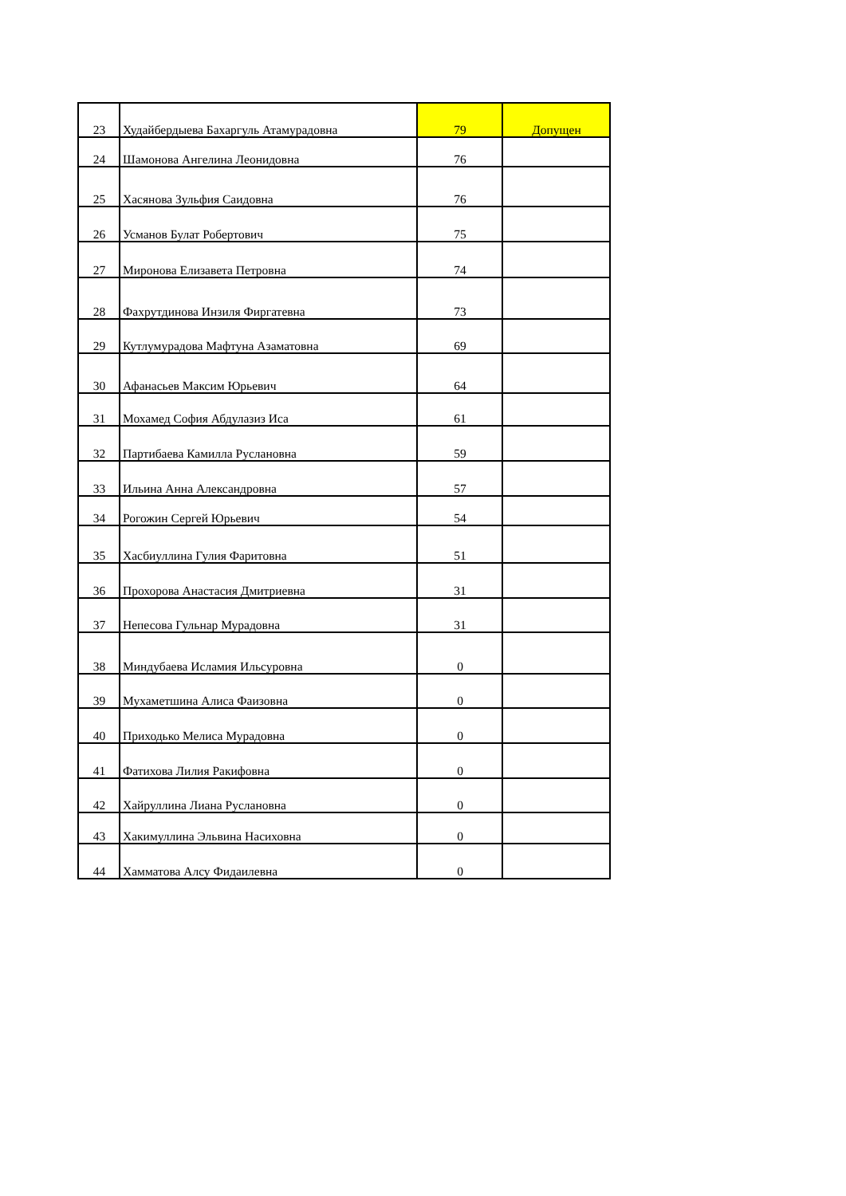| 23 | Худайбердыева Бахаргуль Атамурадовна | 79 | Допущен |
| 24 | Шамонова Ангелина Леонидовна | 76 | |
| 25 | Хасянова Зульфия Саидовна | 76 | |
| 26 | Усманов Булат Робертович | 75 | |
| 27 | Миронова Елизавета Петровна | 74 | |
| 28 | Фахрутдинова Инзиля Фиргатевна | 73 | |
| 29 | Кутлумурадова Мафтуна Азаматовна | 69 | |
| 30 | Афанасьев Максим Юрьевич | 64 | |
| 31 | Мохамед София Абдулазиз Иса | 61 | |
| 32 | Партибаева Камилла Руслановна | 59 | |
| 33 | Ильина Анна Александровна | 57 | |
| 34 | Рогожин Сергей Юрьевич | 54 | |
| 35 | Хасбиуллина Гулия Фаритовна | 51 | |
| 36 | Прохорова Анастасия Дмитриевна | 31 | |
| 37 | Непесова Гульнар Мурадовна | 31 | |
| 38 | Миндубаева Исламия Ильсуровна | 0 | |
| 39 | Мухаметшина Алиса Фаизовна | 0 | |
| 40 | Приходько Мелиса Мурадовна | 0 | |
| 41 | Фатихова Лилия Ракифовна | 0 | |
| 42 | Хайруллина Лиана Руслановна | 0 | |
| 43 | Хакимуллина Эльвина Насиховна | 0 | |
| 44 | Хамматова Алсу Фидаилевна | 0 | |